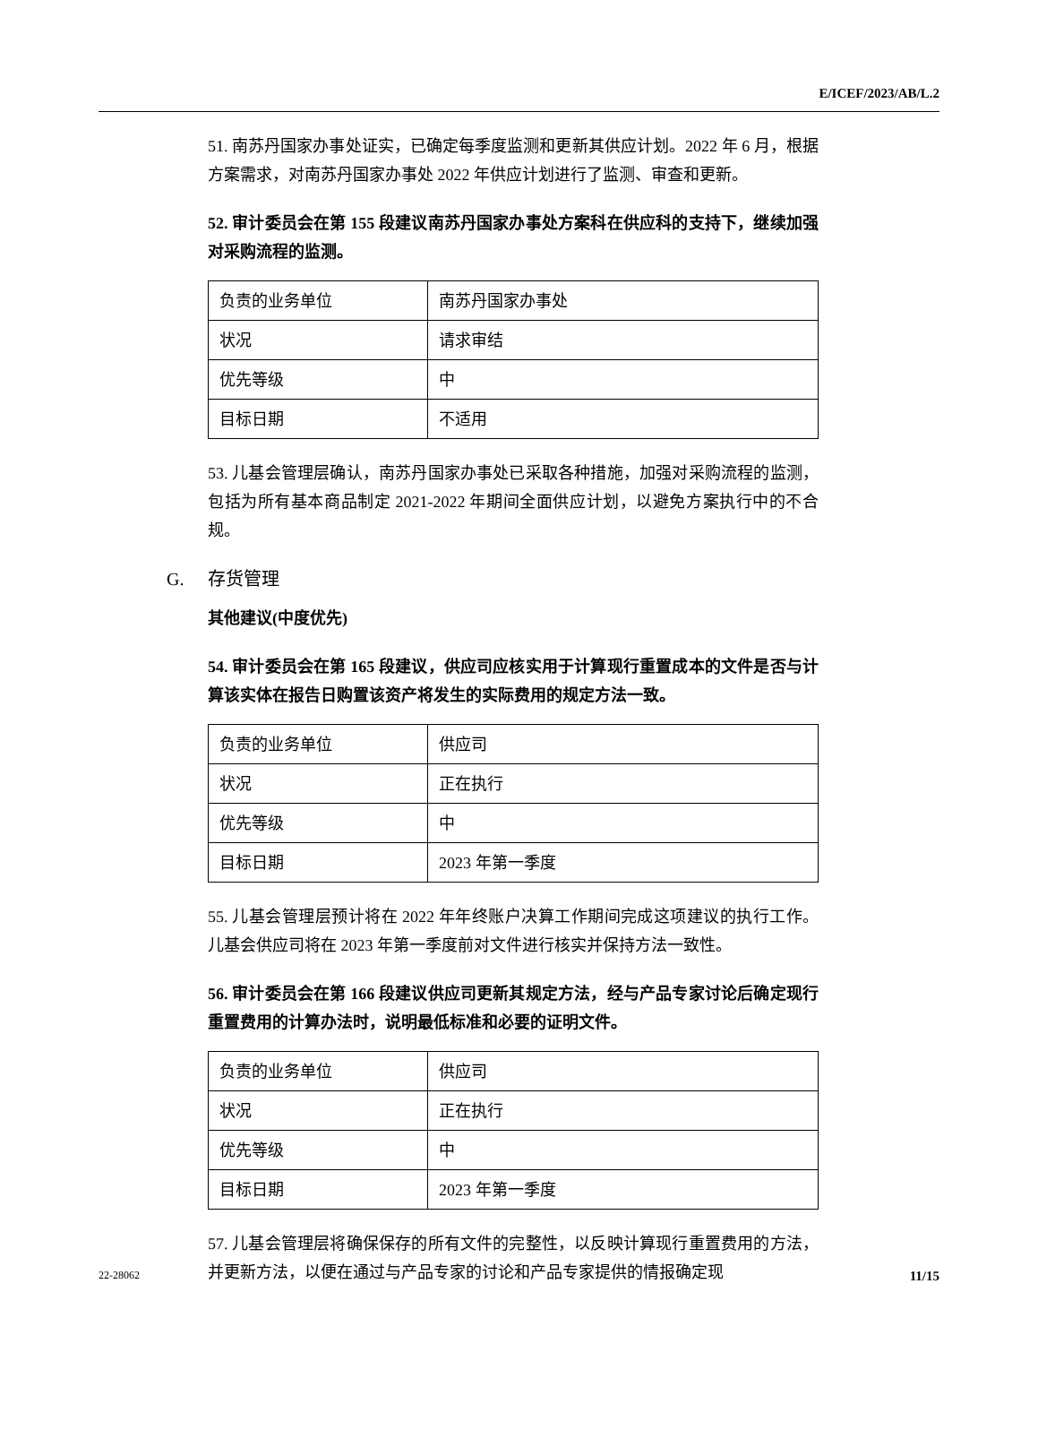E/ICEF/2023/AB/L.2
51. 南苏丹国家办事处证实，已确定每季度监测和更新其供应计划。2022 年 6 月，根据方案需求，对南苏丹国家办事处 2022 年供应计划进行了监测、审查和更新。
52. 审计委员会在第 155 段建议南苏丹国家办事处方案科在供应科的支持下，继续加强对采购流程的监测。
| 负责的业务单位 | 南苏丹国家办事处 |
| 状况 | 请求审结 |
| 优先等级 | 中 |
| 目标日期 | 不适用 |
53. 儿基会管理层确认，南苏丹国家办事处已采取各种措施，加强对采购流程的监测，包括为所有基本商品制定 2021-2022 年期间全面供应计划，以避免方案执行中的不合规。
G. 存货管理
其他建议(中度优先)
54. 审计委员会在第 165 段建议，供应司应核实用于计算现行重置成本的文件是否与计算该实体在报告日购置该资产将发生的实际费用的规定方法一致。
| 负责的业务单位 | 供应司 |
| 状况 | 正在执行 |
| 优先等级 | 中 |
| 目标日期 | 2023 年第一季度 |
55. 儿基会管理层预计将在 2022 年年终账户决算工作期间完成这项建议的执行工作。儿基会供应司将在 2023 年第一季度前对文件进行核实并保持方法一致性。
56. 审计委员会在第 166 段建议供应司更新其规定方法，经与产品专家讨论后确定现行重置费用的计算办法时，说明最低标准和必要的证明文件。
| 负责的业务单位 | 供应司 |
| 状况 | 正在执行 |
| 优先等级 | 中 |
| 目标日期 | 2023 年第一季度 |
57. 儿基会管理层将确保保存的所有文件的完整性，以反映计算现行重置费用的方法，并更新方法，以便在通过与产品专家的讨论和产品专家提供的情报确定现
22-28062 11/15